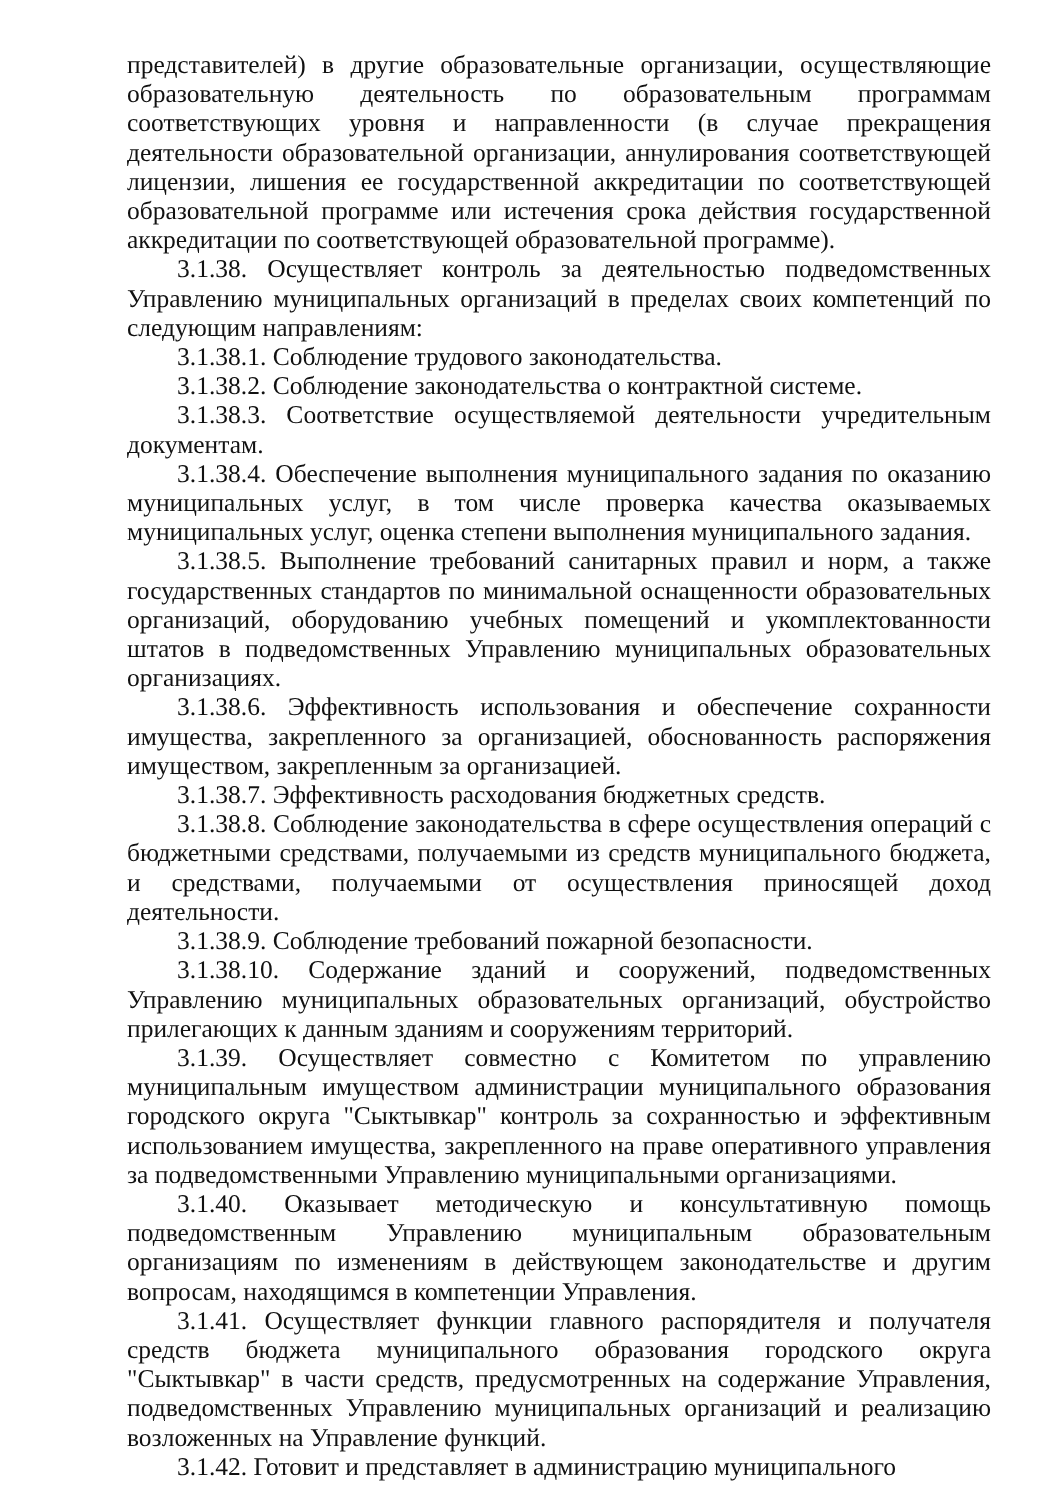представителей) в другие образовательные организации, осуществляющие образовательную деятельность по образовательным программам соответствующих уровня и направленности (в случае прекращения деятельности образовательной организации, аннулирования соответствующей лицензии, лишения ее государственной аккредитации по соответствующей образовательной программе или истечения срока действия государственной аккредитации по соответствующей образовательной программе).
3.1.38. Осуществляет контроль за деятельностью подведомственных Управлению муниципальных организаций в пределах своих компетенций по следующим направлениям:
3.1.38.1. Соблюдение трудового законодательства.
3.1.38.2. Соблюдение законодательства о контрактной системе.
3.1.38.3. Соответствие осуществляемой деятельности учредительным документам.
3.1.38.4. Обеспечение выполнения муниципального задания по оказанию муниципальных услуг, в том числе проверка качества оказываемых муниципальных услуг, оценка степени выполнения муниципального задания.
3.1.38.5. Выполнение требований санитарных правил и норм, а также государственных стандартов по минимальной оснащенности образовательных организаций, оборудованию учебных помещений и укомплектованности штатов в подведомственных Управлению муниципальных образовательных организациях.
3.1.38.6. Эффективность использования и обеспечение сохранности имущества, закрепленного за организацией, обоснованность распоряжения имуществом, закрепленным за организацией.
3.1.38.7. Эффективность расходования бюджетных средств.
3.1.38.8. Соблюдение законодательства в сфере осуществления операций с бюджетными средствами, получаемыми из средств муниципального бюджета, и средствами, получаемыми от осуществления приносящей доход деятельности.
3.1.38.9. Соблюдение требований пожарной безопасности.
3.1.38.10. Содержание зданий и сооружений, подведомственных Управлению муниципальных образовательных организаций, обустройство прилегающих к данным зданиям и сооружениям территорий.
3.1.39. Осуществляет совместно с Комитетом по управлению муниципальным имуществом администрации муниципального образования городского округа "Сыктывкар" контроль за сохранностью и эффективным использованием имущества, закрепленного на праве оперативного управления за подведомственными Управлению муниципальными организациями.
3.1.40. Оказывает методическую и консультативную помощь подведомственным Управлению муниципальным образовательным организациям по изменениям в действующем законодательстве и другим вопросам, находящимся в компетенции Управления.
3.1.41. Осуществляет функции главного распорядителя и получателя средств бюджета муниципального образования городского округа "Сыктывкар" в части средств, предусмотренных на содержание Управления, подведомственных Управлению муниципальных организаций и реализацию возложенных на Управление функций.
3.1.42. Готовит и представляет в администрацию муниципального